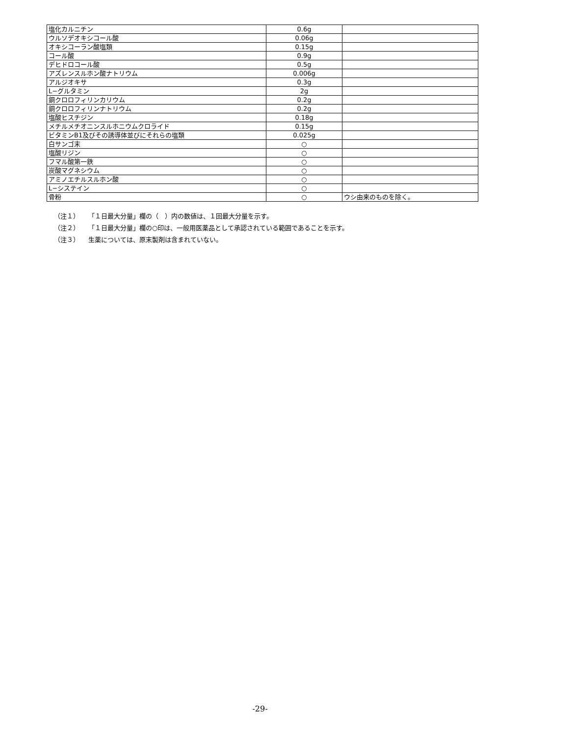| 塩化カルニチン | 0.6g | |
| ウルソデオキシコール酸 | 0.06g | |
| オキシコーラン酸塩類 | 0.15g | |
| コール酸 | 0.9g | |
| デヒドロコール酸 | 0.5g | |
| アズレンスルホン酸ナトリウム | 0.006g | |
| アルジオキサ | 0.3g | |
| L−グルタミン | 2g | |
| 銅クロロフィリンカリウム | 0.2g | |
| 銅クロロフィリンナトリウム | 0.2g | |
| 塩酸ヒスチジン | 0.18g | |
| メチルメチオニンスルホニウムクロライド | 0.15g | |
| ビタミンB1及びその誘導体並びにそれらの塩類 | 0.025g | |
| 白サンゴ末 | ○ | |
| 塩酸リジン | ○ | |
| フマル酸第一鉄 | ○ | |
| 炭酸マグネシウム | ○ | |
| アミノエチルスルホン酸 | ○ | |
| L−システイン | ○ | |
| 骨粉 | ○ | ウシ由来のものを除く。 |
（注１） 「１日最大分量」欄の（　）内の数値は、１回最大分量を示す。
（注２） 「１日最大分量」欄の○印は、一般用医薬品として承認されている範囲であることを示す。
（注３） 生薬については、原末製剤は含まれていない。
-29-